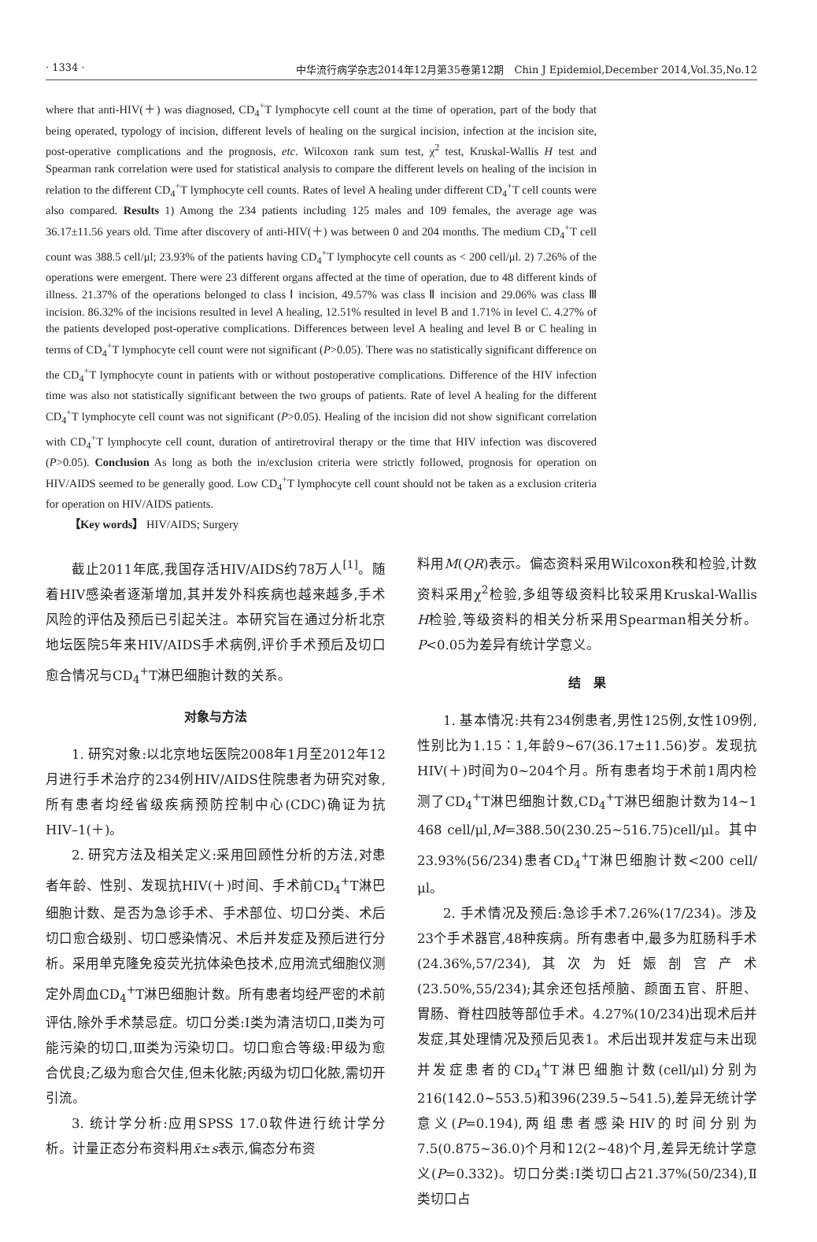· 1334 · 中华流行病学杂志2014年12月第35卷第12期　Chin J Epidemiol,December 2014,Vol.35,No.12
where that anti-HIV(＋) was diagnosed, CD<sub>4</sub><sup>+</sup>T lymphocyte cell count at the time of operation, part of the body that being operated, typology of incision, different levels of healing on the surgical incision, infection at the incision site, post-operative complications and the prognosis, etc. Wilcoxon rank sum test, χ<sup>2</sup> test, Kruskal-Wallis H test and Spearman rank correlation were used for statistical analysis to compare the different levels on healing of the incision in relation to the different CD<sub>4</sub><sup>+</sup>T lymphocyte cell counts. Rates of level A healing under different CD<sub>4</sub><sup>+</sup>T cell counts were also compared. Results 1) Among the 234 patients including 125 males and 109 females, the average age was 36.17±11.56 years old. Time after discovery of anti-HIV(＋) was between 0 and 204 months. The medium CD<sub>4</sub><sup>+</sup>T cell count was 388.5 cell/μl; 23.93% of the patients having CD<sub>4</sub><sup>+</sup>T lymphocyte cell counts as < 200 cell/μl. 2) 7.26% of the operations were emergent. There were 23 different organs affected at the time of operation, due to 48 different kinds of illness. 21.37% of the operations belonged to class Ⅰ incision, 49.57% was class Ⅱ incision and 29.06% was class Ⅲ incision. 86.32% of the incisions resulted in level A healing, 12.51% resulted in level B and 1.71% in level C. 4.27% of the patients developed post-operative complications. Differences between level A healing and level B or C healing in terms of CD<sub>4</sub><sup>+</sup>T lymphocyte cell count were not significant (P>0.05). There was no statistically significant difference on the CD<sub>4</sub><sup>+</sup>T lymphocyte count in patients with or without postoperative complications. Difference of the HIV infection time was also not statistically significant between the two groups of patients. Rate of level A healing for the different CD<sub>4</sub><sup>+</sup>T lymphocyte cell count was not significant (P>0.05). Healing of the incision did not show significant correlation with CD<sub>4</sub><sup>+</sup>T lymphocyte cell count, duration of antiretroviral therapy or the time that HIV infection was discovered (P>0.05). Conclusion As long as both the in/exclusion criteria were strictly followed, prognosis for operation on HIV/AIDS seemed to be generally good. Low CD<sub>4</sub><sup>+</sup>T lymphocyte cell count should not be taken as a exclusion criteria for operation on HIV/AIDS patients.
【Key words】 HIV/AIDS; Surgery
截止2011年底,我国存活HIV/AIDS约78万人<sup>[1]</sup>。随着HIV感染者逐渐增加,其并发外科疾病也越来越多,手术风险的评估及预后已引起关注。本研究旨在通过分析北京地坛医院5年来HIV/AIDS手术病例,评价手术预后及切口愈合情况与CD<sub>4</sub><sup>+</sup>T淋巴细胞计数的关系。
对象与方法
1. 研究对象:以北京地坛医院2008年1月至2012年12月进行手术治疗的234例HIV/AIDS住院患者为研究对象,所有患者均经省级疾病预防控制中心(CDC)确证为抗HIV–1(＋)。
2. 研究方法及相关定义:采用回顾性分析的方法,对患者年龄、性别、发现抗HIV(＋)时间、手术前CD<sub>4</sub><sup>+</sup>T淋巴细胞计数、是否为急诊手术、手术部位、切口分类、术后切口愈合级别、切口感染情况、术后并发症及预后进行分析。采用单克隆免疫荧光抗体染色技术,应用流式细胞仪测定外周血CD<sub>4</sub><sup>+</sup>T淋巴细胞计数。所有患者均经严密的术前评估,除外手术禁忌症。切口分类:Ⅰ类为清洁切口,Ⅱ类为可能污染的切口,Ⅲ类为污染切口。切口愈合等级:甲级为愈合优良;乙级为愈合欠佳,但未化脓;丙级为切口化脓,需切开引流。
3. 统计学分析:应用SPSS 17.0软件进行统计学分析。计量正态分布资料用x̄±s表示,偏态分布资
料用M(QR)表示。偏态资料采用Wilcoxon秩和检验,计数资料采用χ<sup>2</sup>检验,多组等级资料比较采用Kruskal-Wallis H检验,等级资料的相关分析采用Spearman相关分析。P<0.05为差异有统计学意义。
结　果
1. 基本情况:共有234例患者,男性125例,女性109例,性别比为1.15∶1,年龄9~67(36.17±11.56)岁。发现抗HIV(＋)时间为0~204个月。所有患者均于术前1周内检测了CD<sub>4</sub><sup>+</sup>T淋巴细胞计数,CD<sub>4</sub><sup>+</sup>T淋巴细胞计数为14~1 468 cell/μl,M=388.50(230.25~516.75)cell/μl。其中23.93%(56/234)患者CD<sub>4</sub><sup>+</sup>T淋巴细胞计数<200 cell/μl。
2. 手术情况及预后:急诊手术7.26%(17/234)。涉及23个手术器官,48种疾病。所有患者中,最多为肛肠科手术(24.36%,57/234),其次为妊娠剖宫产术(23.50%,55/234);其余还包括颅脑、颜面五官、肝胆、胃肠、脊柱四肢等部位手术。4.27%(10/234)出现术后并发症,其处理情况及预后见表1。术后出现并发症与未出现并发症患者的CD<sub>4</sub><sup>+</sup>T淋巴细胞计数(cell/μl)分别为216(142.0~553.5)和396(239.5~541.5),差异无统计学意义(P=0.194),两组患者感染HIV的时间分别为7.5(0.875~36.0)个月和12(2~48)个月,差异无统计学意义(P=0.332)。切口分类:Ⅰ类切口占21.37%(50/234),Ⅱ类切口占